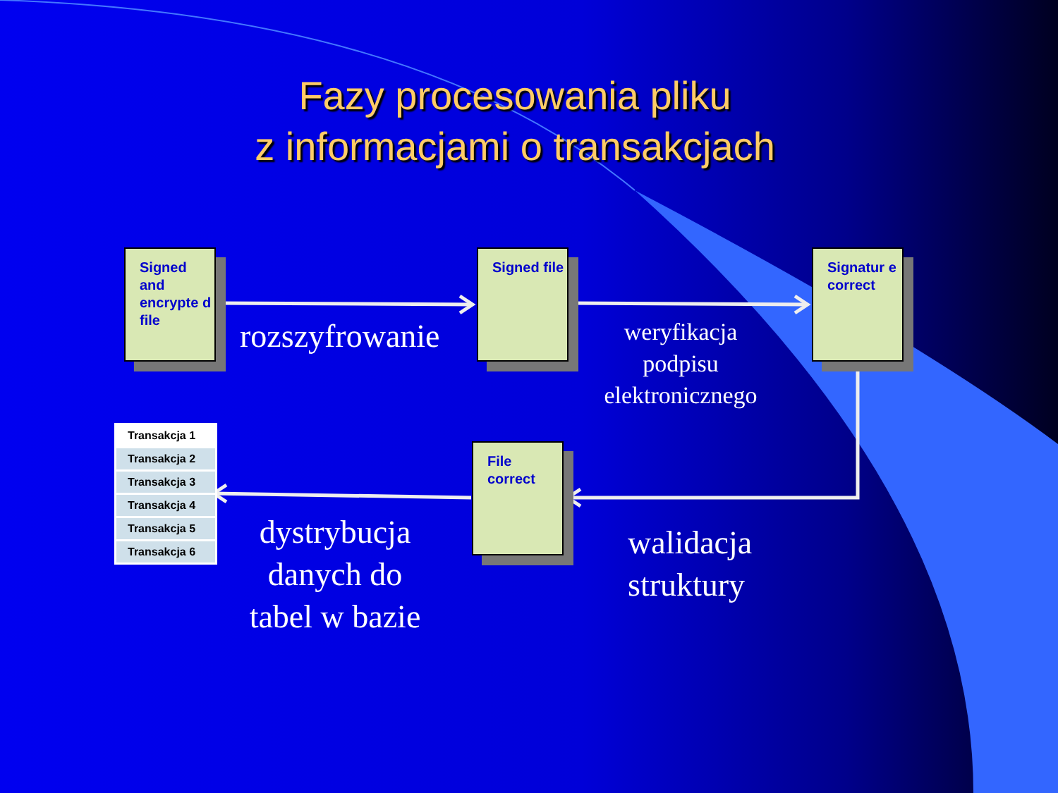Fazy procesowania pliku
z informacjami o transakcjach
Signed and encrypte d file
Signed file
Signatur e correct
File correct
rozszyfrowanie
weryfikacja
podpisu
elektronicznego
dystrybucja
danych do
tabel w bazie
walidacja
struktury
| Transakcja 1 |
| Transakcja 2 |
| Transakcja 3 |
| Transakcja 4 |
| Transakcja 5 |
| Transakcja 6 |